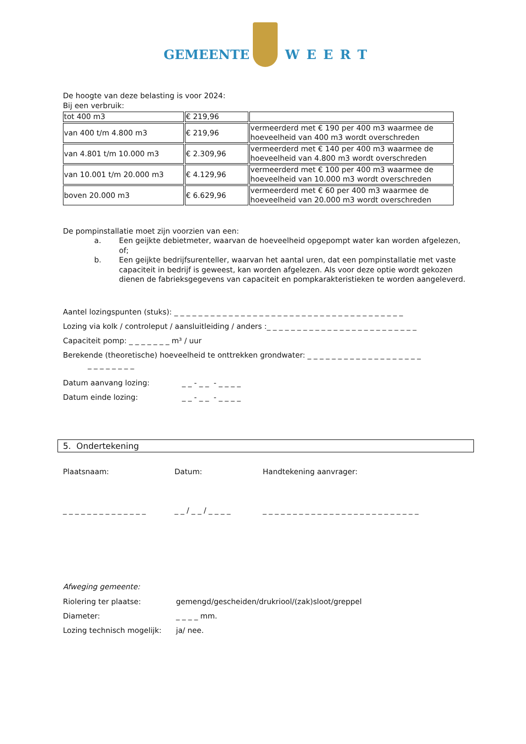GEMEENTE WEERT
De hoogte van deze belasting is voor 2024:
Bij een verbruik:
| tot 400 m3 | € 219,96 | |
| van 400 t/m 4.800 m3 | € 219,96 | vermeerderd met € 190 per 400 m3 waarmee de hoeveelheid van 400 m3 wordt overschreden |
| van 4.801 t/m 10.000 m3 | € 2.309,96 | vermeerderd met € 140 per 400 m3 waarmee de hoeveelheid van 4.800 m3 wordt overschreden |
| van 10.001 t/m 20.000 m3 | € 4.129,96 | vermeerderd met € 100 per 400 m3 waarmee de hoeveelheid van 10.000 m3 wordt overschreden |
| boven 20.000 m3 | € 6.629,96 | vermeerderd met € 60 per 400 m3 waarmee de hoeveelheid van 20.000 m3 wordt overschreden |
De pompinstallatie moet zijn voorzien van een:
a. Een geijkte debietmeter, waarvan de hoeveelheid opgepompt water kan worden afgelezen, of;
b. Een geijkte bedrijfsurenteller, waarvan het aantal uren, dat een pompinstallatie met vaste capaciteit in bedrijf is geweest, kan worden afgelezen. Als voor deze optie wordt gekozen dienen de fabrieksgegevens van capaciteit en pompkarakteristieken te worden aangeleverd.
Aantel lozingspunten (stuks): _ _ _ _ _ _ _ _ _ _ _ _ _ _ _ _ _ _ _ _ _ _ _ _ _ _ _ _ _ _ _ _ _ _ _ _ _ _
Lozing via kolk / controleput / aansluitleiding / anders :_ _ _ _ _ _ _ _ _ _ _ _ _ _ _ _ _ _ _ _ _ _ _ _ _
Capaciteit pomp: _ _ _ _ _ _ _ m³ / uur
Berekende (theoretische) hoeveelheid te onttrekken grondwater: _ _ _ _ _ _ _ _ _ _ _ _ _ _ _ _ _ _ _
_ _ _ _ _ _ _ _
Datum aanvang lozing: _ _ - _ _ - _ _ _ _
Datum einde lozing: _ _ - _ _ - _ _ _ _
5. Ondertekening
Plaatsnaam: Datum: Handtekening aanvrager:
_ _ _ _ _ _ _ _ _ _ _ _ _ _ _ _ / _ _ / _ _ _ _ _ _ _ _ _ _ _ _ _ _ _ _ _ _ _ _ _ _ _ _ _ _ _ _ _ _
Afweging gemeente:
Riolering ter plaatse: gemengd/gescheiden/drukriool/(zak)sloot/greppel
Diameter: _ _ _ _ mm.
Lozing technisch mogelijk: ja/ nee.